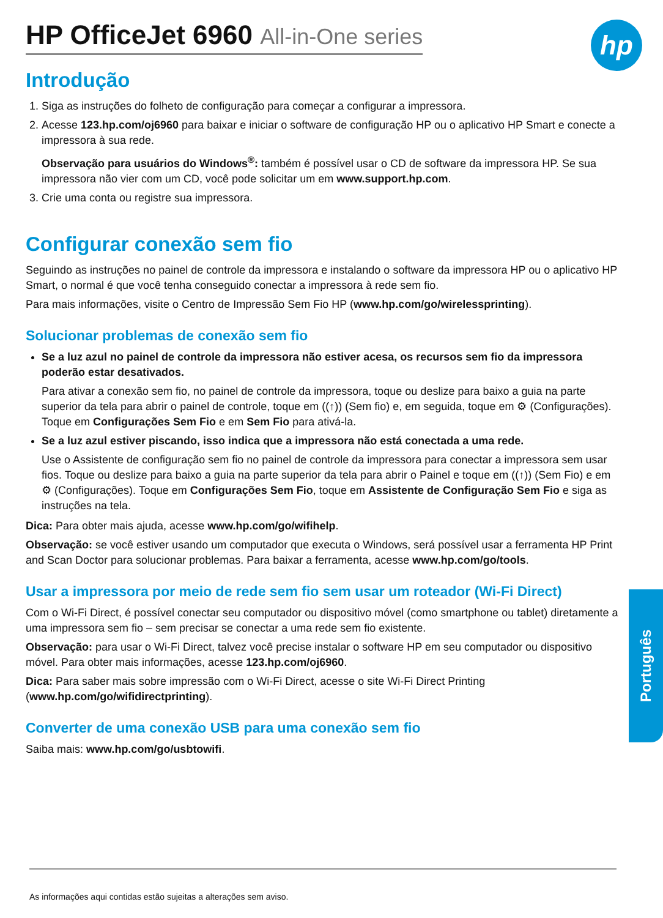hp
HP OfficeJet 6960 All-in-One series
Introdução
1. Siga as instruções do folheto de configuração para começar a configurar a impressora.
2. Acesse 123.hp.com/oj6960 para baixar e iniciar o software de configuração HP ou o aplicativo HP Smart e conecte a impressora à sua rede.
Observação para usuários do Windows<sup>®</sup>: também é possível usar o CD de software da impressora HP. Se sua impressora não vier com um CD, você pode solicitar um em www.support.hp.com.
3. Crie uma conta ou registre sua impressora.
Configurar conexão sem fio
Seguindo as instruções no painel de controle da impressora e instalando o software da impressora HP ou o aplicativo HP Smart, o normal é que você tenha conseguido conectar a impressora à rede sem fio.
Para mais informações, visite o Centro de Impressão Sem Fio HP (www.hp.com/go/wirelessprinting).
Solucionar problemas de conexão sem fio
Se a luz azul no painel de controle da impressora não estiver acesa, os recursos sem fio da impressora poderão estar desativados.
Para ativar a conexão sem fio, no painel de controle da impressora, toque ou deslize para baixo a guia na parte superior da tela para abrir o painel de controle, toque em ((↑)) (Sem fio) e, em seguida, toque em ⚙ (Configurações). Toque em Configurações Sem Fio e em Sem Fio para ativá-la.
Se a luz azul estiver piscando, isso indica que a impressora não está conectada a uma rede.
Use o Assistente de configuração sem fio no painel de controle da impressora para conectar a impressora sem usar fios. Toque ou deslize para baixo a guia na parte superior da tela para abrir o Painel e toque em ((↑)) (Sem Fio) e em ⚙ (Configurações). Toque em Configurações Sem Fio, toque em Assistente de Configuração Sem Fio e siga as instruções na tela.
Dica: Para obter mais ajuda, acesse www.hp.com/go/wifihelp.
Observação: se você estiver usando um computador que executa o Windows, será possível usar a ferramenta HP Print and Scan Doctor para solucionar problemas. Para baixar a ferramenta, acesse www.hp.com/go/tools.
Usar a impressora por meio de rede sem fio sem usar um roteador (Wi-Fi Direct)
Com o Wi-Fi Direct, é possível conectar seu computador ou dispositivo móvel (como smartphone ou tablet) diretamente a uma impressora sem fio – sem precisar se conectar a uma rede sem fio existente.
Observação: para usar o Wi-Fi Direct, talvez você precise instalar o software HP em seu computador ou dispositivo móvel. Para obter mais informações, acesse 123.hp.com/oj6960.
Dica: Para saber mais sobre impressão com o Wi-Fi Direct, acesse o site Wi-Fi Direct Printing (www.hp.com/go/wifidirectprinting).
Converter de uma conexão USB para uma conexão sem fio
Saiba mais: www.hp.com/go/usbtowifi.
Português
As informações aqui contidas estão sujeitas a alterações sem aviso.